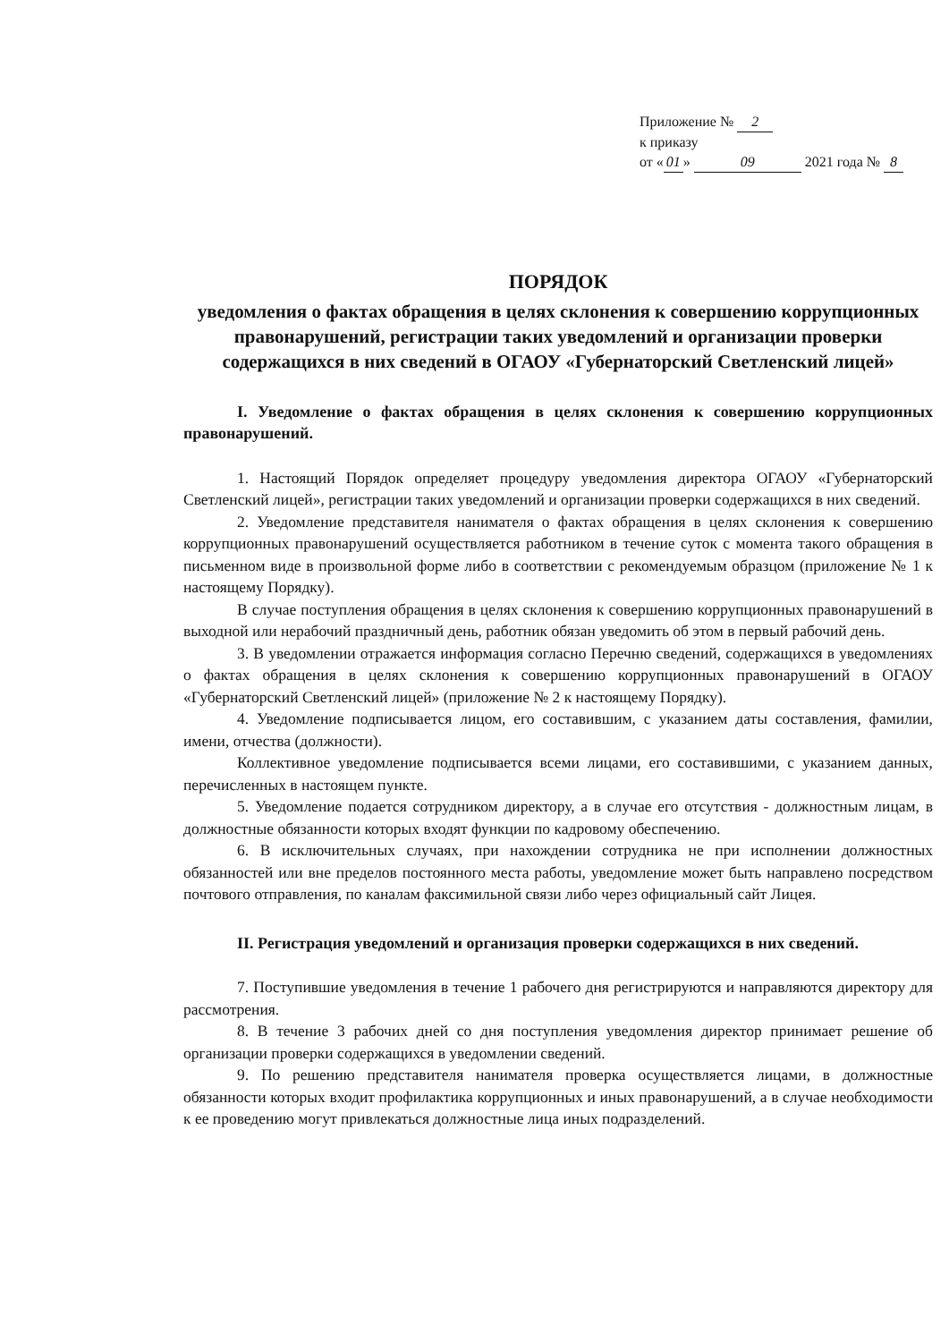Приложение № 2
к приказу
от « 01 » 09 2021 года № 8
ПОРЯДОК
уведомления о фактах обращения в целях склонения к совершению коррупционных правонарушений, регистрации таких уведомлений и организации проверки содержащихся в них сведений в ОГАОУ «Губернаторский Светленский лицей»
I. Уведомление о фактах обращения в целях склонения к совершению коррупционных правонарушений.
1. Настоящий Порядок определяет процедуру уведомления директора ОГАОУ «Губернаторский Светленский лицей», регистрации таких уведомлений и организации проверки содержащихся в них сведений.
2. Уведомление представителя нанимателя о фактах обращения в целях склонения к совершению коррупционных правонарушений осуществляется работником в течение суток с момента такого обращения в письменном виде в произвольной форме либо в соответствии с рекомендуемым образцом (приложение № 1 к настоящему Порядку).
В случае поступления обращения в целях склонения к совершению коррупционных правонарушений в выходной или нерабочий праздничный день, работник обязан уведомить об этом в первый рабочий день.
3. В уведомлении отражается информация согласно Перечню сведений, содержащихся в уведомлениях о фактах обращения в целях склонения к совершению коррупционных правонарушений в ОГАОУ «Губернаторский Светленский лицей» (приложение № 2 к настоящему Порядку).
4. Уведомление подписывается лицом, его составившим, с указанием даты составления, фамилии, имени, отчества (должности).
Коллективное уведомление подписывается всеми лицами, его составившими, с указанием данных, перечисленных в настоящем пункте.
5. Уведомление подается сотрудником директору, а в случае его отсутствия - должностным лицам, в должностные обязанности которых входят функции по кадровому обеспечению.
6. В исключительных случаях, при нахождении сотрудника не при исполнении должностных обязанностей или вне пределов постоянного места работы, уведомление может быть направлено посредством почтового отправления, по каналам факсимильной связи либо через официальный сайт Лицея.
II. Регистрация уведомлений и организация проверки содержащихся в них сведений.
7. Поступившие уведомления в течение 1 рабочего дня регистрируются и направляются директору для рассмотрения.
8. В течение 3 рабочих дней со дня поступления уведомления директор принимает решение об организации проверки содержащихся в уведомлении сведений.
9. По решению представителя нанимателя проверка осуществляется лицами, в должностные обязанности которых входит профилактика коррупционных и иных правонарушений, а в случае необходимости к ее проведению могут привлекаться должностные лица иных подразделений.